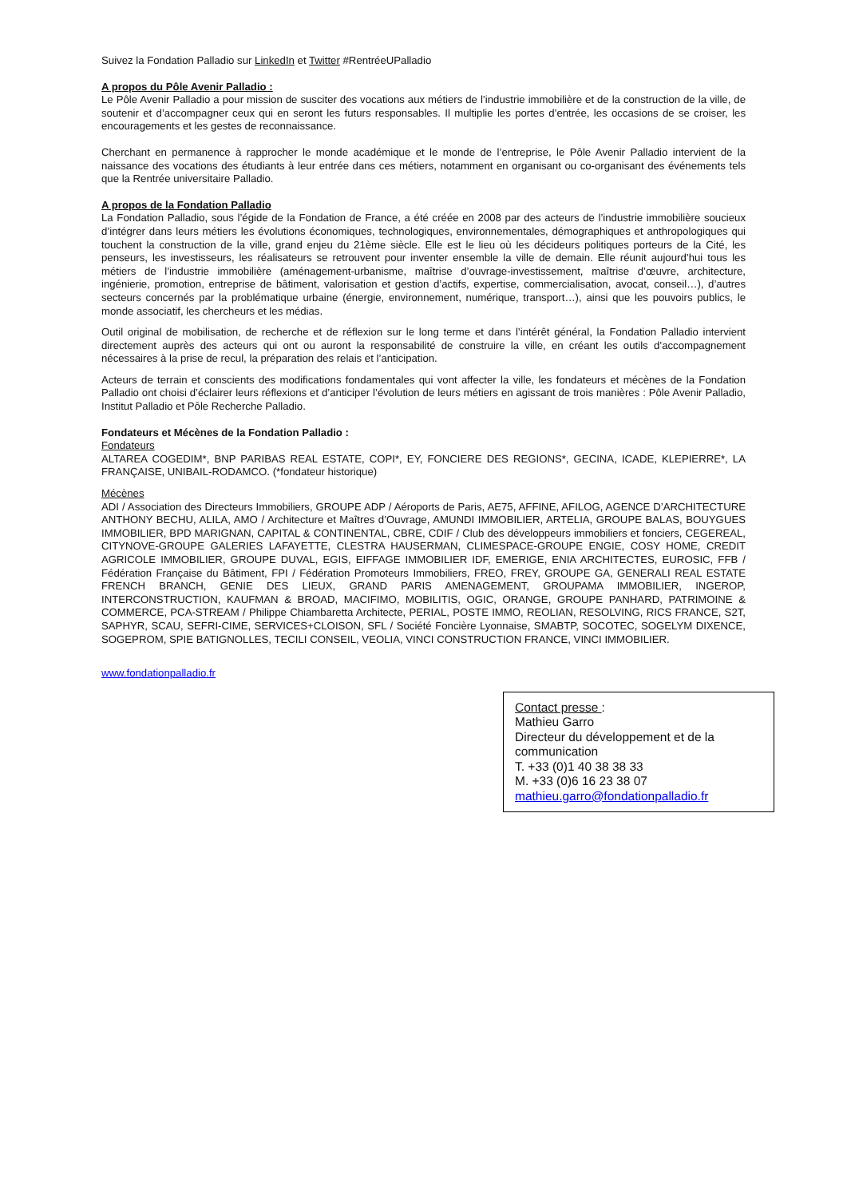Suivez la Fondation Palladio sur LinkedIn et Twitter #RentréeUPalladio
A propos du Pôle Avenir Palladio :
Le Pôle Avenir Palladio a pour mission de susciter des vocations aux métiers de l’industrie immobilière et de la construction de la ville, de soutenir et d’accompagner ceux qui en seront les futurs responsables. Il multiplie les portes d’entrée, les occasions de se croiser, les encouragements et les gestes de reconnaissance.
Cherchant en permanence à rapprocher le monde académique et le monde de l’entreprise, le Pôle Avenir Palladio intervient de la naissance des vocations des étudiants à leur entrée dans ces métiers, notamment en organisant ou co-organisant des événements tels que la Rentrée universitaire Palladio.
A propos de la Fondation Palladio
La Fondation Palladio, sous l’égide de la Fondation de France, a été créée en 2008 par des acteurs de l’industrie immobilière soucieux d’intégrer dans leurs métiers les évolutions économiques, technologiques, environnementales, démographiques et anthropologiques qui touchent la construction de la ville, grand enjeu du 21ème siècle. Elle est le lieu où les décideurs politiques porteurs de la Cité, les penseurs, les investisseurs, les réalisateurs se retrouvent pour inventer ensemble la ville de demain. Elle réunit aujourd’hui tous les métiers de l’industrie immobilière (aménagement-urbanisme, maîtrise d’ouvrage-investissement, maîtrise d’œuvre, architecture, ingénierie, promotion, entreprise de bâtiment, valorisation et gestion d’actifs, expertise, commercialisation, avocat, conseil…), d’autres secteurs concernés par la problématique urbaine (énergie, environnement, numérique, transport…), ainsi que les pouvoirs publics, le monde associatif, les chercheurs et les médias.
Outil original de mobilisation, de recherche et de réflexion sur le long terme et dans l’intérêt général, la Fondation Palladio intervient directement auprès des acteurs qui ont ou auront la responsabilité de construire la ville, en créant les outils d’accompagnement nécessaires à la prise de recul, la préparation des relais et l’anticipation.
Acteurs de terrain et conscients des modifications fondamentales qui vont affecter la ville, les fondateurs et mécènes de la Fondation Palladio ont choisi d’éclairer leurs réflexions et d’anticiper l’évolution de leurs métiers en agissant de trois manières : Pôle Avenir Palladio, Institut Palladio et Pôle Recherche Palladio.
Fondateurs et Mécènes de la Fondation Palladio :
Fondateurs
ALTAREA COGEDIM*, BNP PARIBAS REAL ESTATE, COPI*, EY, FONCIERE DES REGIONS*, GECINA, ICADE, KLEPIERRE*, LA FRANÇAISE, UNIBAIL-RODAMCO. (*fondateur historique)
Mécènes
ADI / Association des Directeurs Immobiliers, GROUPE ADP / Aéroports de Paris, AE75, AFFINE, AFILOG, AGENCE D’ARCHITECTURE ANTHONY BECHU, ALILA, AMO / Architecture et Maîtres d’Ouvrage, AMUNDI IMMOBILIER, ARTELIA, GROUPE BALAS, BOUYGUES IMMOBILIER, BPD MARIGNAN, CAPITAL & CONTINENTAL, CBRE, CDIF / Club des développeurs immobiliers et fonciers, CEGEREAL, CITYNOVE-GROUPE GALERIES LAFAYETTE, CLESTRA HAUSERMAN, CLIMESPACE-GROUPE ENGIE, COSY HOME, CREDIT AGRICOLE IMMOBILIER, GROUPE DUVAL, EGIS, EIFFAGE IMMOBILIER IDF, EMERIGE, ENIA ARCHITECTES, EUROSIC, FFB / Fédération Française du Bâtiment, FPI / Fédération Promoteurs Immobiliers, FREO, FREY, GROUPE GA, GENERALI REAL ESTATE FRENCH BRANCH, GENIE DES LIEUX, GRAND PARIS AMENAGEMENT, GROUPAMA IMMOBILIER, INGEROP, INTERCONSTRUCTION, KAUFMAN & BROAD, MACIFIMO, MOBILITIS, OGIC, ORANGE, GROUPE PANHARD, PATRIMOINE & COMMERCE, PCA-STREAM / Philippe Chiambaretta Architecte, PERIAL, POSTE IMMO, REOLIAN, RESOLVING, RICS FRANCE, S2T, SAPHYR, SCAU, SEFRI-CIME, SERVICES+CLOISON, SFL / Société Foncière Lyonnaise, SMABTP, SOCOTEC, SOGELYM DIXENCE, SOGEPROM, SPIE BATIGNOLLES, TECILI CONSEIL, VEOLIA, VINCI CONSTRUCTION FRANCE, VINCI IMMOBILIER.
www.fondationpalladio.fr
Contact presse :
Mathieu Garro
Directeur du développement et de la communication
T. +33 (0)1 40 38 38 33
M. +33 (0)6 16 23 38 07
mathieu.garro@fondationpalladio.fr